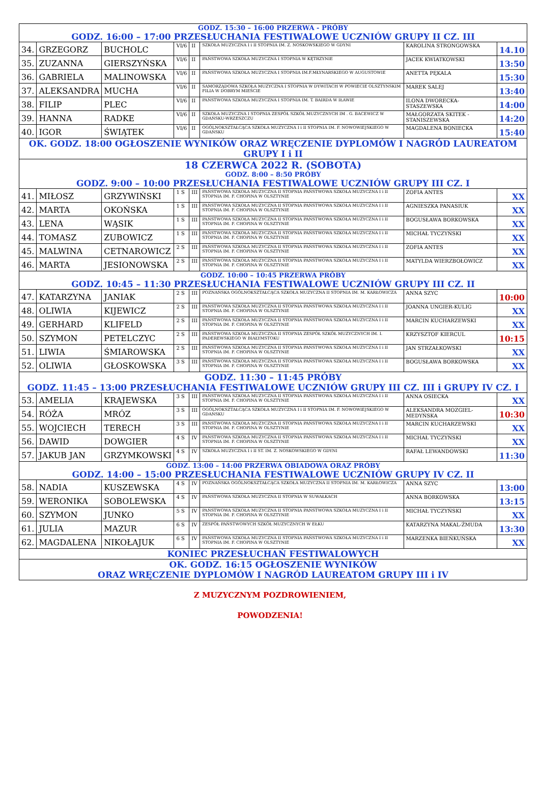| GODZ. 15:30 – 16:00 PRZERWA - PRÓBY GODZ. 16:00 – 17:00 PRZESŁUCHANIA FESTIWALOWE UCZNIÓW GRUPY II CZ. III | | | | | | | |
| 34. | GRZEGORZ | BUCHOLC | VI/6 | II | SZKOŁA MUZYCZNA I i II STOPNIA IM. Z. NOSKOWSKIEGO W GDYNI | KAROLINA STRONGOWSKA | 14.10 |
| 35. | ZUZANNA | GIERSZYŃSKA | VI/6 | II | PAŃSTWOWA SZKOŁA MUZYCZNA I STOPNIA W KĘTRZYNIE | JACEK KWIATKOWSKI | 13:50 |
| 36. | GABRIELA | MALINOWSKA | VI/6 | II | PAŃSTWOWA SZKOŁA MUZYCZNA I STOPNIA IM.F.MŁYNARSKIEGO W AUGUSTOWIE | ANETTA PĘKALA | 15:30 |
| 37. | ALEKSANDRA | MUCHA | VI/6 | II | SAMORZĄDOWA SZKOŁA MUZYCZNA I STOPNIA W DYWITACH W POWIECIE OLSZTYNSKIM FILIA W DOBRYM MIEŚCIE | MAREK SALEJ | 13:40 |
| 38. | FILIP | PLEC | VI/6 | II | PAŃSTWOWA SZKOŁA MUZYCZNA I STOPNIA IM. T. BAIRDA W IŁAWIE | ILONA DWORECKA-STASZEWSKA | 14:00 |
| 39. | HANNA | RADKE | VI/6 | II | SZKOŁA MUZYCZNA I STOPNIA ZESPÓŁ SZKÓŁ MUZYCZNYCH IM . G. BACEWICZ W GDAŃSKU-WRZESZCZU | MAŁGORZATA SKITEK - STANISZEWSKA | 14:20 |
| 40. | IGOR | ŚWIĄTEK | VI/6 | II | OGÓLNOKSZTAŁCĄCA SZKOŁA MUZYCZNA I i II STOPNIA IM. F. NOWOWIEJSKIEGO W GDAŃSKU | MAGDALENA BONIECKA | 15:40 |
| OK. GODZ. 18:00 OGŁOSZENIE WYNIKÓW ORAZ WRĘCZENIE DYPLOMÓW I NAGRÓD LAUREATOM GRUPY I i II | | | | | | | |
| 18 CZERWCA 2022 R. (SOBOTA) GODZ. 8:00 – 8:50 PRÓBY GODZ. 9:00 – 10:00 PRZESŁUCHANIA FESTIWALOWE UCZNIÓW GRUPY III CZ. I | | | | | | | |
| 41. | MIŁOSZ | GRZYWIŃSKI | 1 S | III | PAŃSTWOWA SZKOŁA MUZYCZNA II STOPNIA PAŃSTWOWA SZKOŁA MUZYCZNA I i II STOPNIA IM. F. CHOPINA W OLSZTYNIE | ZOFIA ANTES | XX |
| 42. | MARTA | OKOŃSKA | 1 S | III | PAŃSTWOWA SZKOŁA MUZYCZNA II STOPNIA PAŃSTWOWA SZKOŁA MUZYCZNA I i II STOPNIA IM. F. CHOPINA W OLSZTYNIE | AGNIESZKA PANASIUK | XX |
| 43. | LENA | WĄSIK | 1 S | III | PAŃSTWOWA SZKOŁA MUZYCZNA II STOPNIA PAŃSTWOWA SZKOŁA MUZYCZNA I i II STOPNIA IM. F. CHOPINA W OLSZTYNIE | BOGUSŁAWA BORKOWSKA | XX |
| 44. | TOMASZ | ZUBOWICZ | 1 S | III | PAŃSTWOWA SZKOŁA MUZYCZNA II STOPNIA PAŃSTWOWA SZKOŁA MUZYCZNA I i II STOPNIA IM. F. CHOPINA W OLSZTYNIE | MICHAŁ TYCZYŃSKI | XX |
| 45. | MALWINA | CETNAROWICZ | 2 S | III | PAŃSTWOWA SZKOŁA MUZYCZNA II STOPNIA PAŃSTWOWA SZKOŁA MUZYCZNA I i II STOPNIA IM. F. CHOPINA W OLSZTYNIE | ZOFIA ANTES | XX |
| 46. | MARTA | JESIONOWSKA | 2 S | III | PAŃSTWOWA SZKOŁA MUZYCZNA II STOPNIA PAŃSTWOWA SZKOŁA MUZYCZNA I i II STOPNIA IM. F. CHOPINA W OLSZTYNIE | MATYLDA WIERZBOŁOWICZ | XX |
| GODZ. 10:00 – 10:45 PRZERWA PRÓBY GODZ. 10:45 – 11:30 PRZESŁUCHANIA FESTIWALOWE UCZNIÓW GRUPY III CZ. II | | | | | | | |
| 47. | KATARZYNA | JANIAK | 2 S | III | POZNAŃSKA OGÓLNOKSZTAŁCĄCA SZKOŁA MUZYCZNA II STOPNIA IM. M. KARŁOWICZA | ANNA SZYC | 10:00 |
| 48. | OLIWIA | KIJEWICZ | 2 S | III | PAŃSTWOWA SZKOŁA MUZYCZNA II STOPNIA PAŃSTWOWA SZKOŁA MUZYCZNA I i II STOPNIA IM. F. CHOPINA W OLSZTYNIE | JOANNA UNGIER-KULIG | XX |
| 49. | GERHARD | KLIFELD | 2 S | III | PAŃSTWOWA SZKOŁA MUZYCZNA II STOPNIA PAŃSTWOWA SZKOŁA MUZYCZNA I i II STOPNIA IM. F. CHOPINA W OLSZTYNIE | MARCIN KUCHARZEWSKI | XX |
| 50. | SZYMON | PETELCZYC | 2 S | III | PAŃSTWOWA SZKOŁA MUZYCZNA II STOPNIA ZESPÓŁ SZKÓŁ MUZYCZNYCH IM. I. PADEREWSKIEGO W BIAŁYMSTOKU | KRZYSZTOF KIERCUL | 10:15 |
| 51. | LIWIA | ŚMIAROWSKA | 2 S | III | PAŃSTWOWA SZKOŁA MUZYCZNA II STOPNIA PAŃSTWOWA SZKOŁA MUZYCZNA I i II STOPNIA IM. F. CHOPINA W OLSZTYNIE | JAN STRZAŁKOWSKI | XX |
| 52. | OLIWIA | GŁOSKOWSKA | 3 S | III | PAŃSTWOWA SZKOŁA MUZYCZNA II STOPNIA PAŃSTWOWA SZKOŁA MUZYCZNA I i II STOPNIA IM. F. CHOPINA W OLSZTYNIE | BOGUSŁAWA BORKOWSKA | XX |
| GODZ. 11:30 – 11:45 PRÓBY GODZ. 11:45 – 13:00 PRZESŁUCHANIA FESTIWALOWE UCZNIÓW GRUPY III CZ. III i GRUPY IV CZ. I | | | | | | | |
| 53. | AMELIA | KRAJEWSKA | 3 S | III | PAŃSTWOWA SZKOŁA MUZYCZNA II STOPNIA PAŃSTWOWA SZKOŁA MUZYCZNA I i II STOPNIA IM. F. CHOPINA W OLSZTYNIE | ANNA OSIECKA | XX |
| 54. | RÓŻA | MRÓZ | 3 S | III | OGÓLNOKSZTAŁCĄCA SZKOŁA MUZYCZNA I i II STOPNIA IM. F. NOWOWIEJSKIEGO W GDAŃSKU | ALEKSANDRA MOZGIEL-MEDYŃSKA | 10:30 |
| 55. | WOJCIECH | TERECH | 3 S | III | PAŃSTWOWA SZKOŁA MUZYCZNA II STOPNIA PAŃSTWOWA SZKOŁA MUZYCZNA I i II STOPNIA IM. F. CHOPINA W OLSZTYNIE | MARCIN KUCHARZEWSKI | XX |
| 56. | DAWID | DOWGIER | 4 S | IV | PAŃSTWOWA SZKOŁA MUZYCZNA II STOPNIA PAŃSTWOWA SZKOŁA MUZYCZNA I i II STOPNIA IM. F. CHOPINA W OLSZTYNIE | MICHAŁ TYCZYŃSKI | XX |
| 57. | JAKUB JAN | GRZYMKOWSKI | 4 S | IV | SZKOŁA MUZYCZNA I i II ST. IM. Z. NOSKOWSKIEGO W GDYNI | RAFAŁ LEWANDOWSKI | 11:30 |
| GODZ. 13:00 – 14:00 PRZERWA OBIADOWA ORAZ PRÓBY GODZ. 14:00 – 15:00 PRZESŁUCHANIA FESTIWALOWE UCZNIÓW GRUPY IV CZ. II | | | | | | | |
| 58. | NADIA | KUSZEWSKA | 4 S | IV | POZNAŃSKA OGÓLNOKSZTAŁCĄCA SZKOŁA MUZYCZNA II STOPNIA IM. M. KARŁOWICZA | ANNA SZYC | 13:00 |
| 59. | WERONIKA | SOBOLEWSKA | 4 S | IV | PAŃSTWOWA SZKOŁA MUZYCZNA II STOPNIA W SUWAŁKACH | ANNA BORKOWSKA | 13:15 |
| 60. | SZYMON | JUNKO | 5 S | IV | PAŃSTWOWA SZKOŁA MUZYCZNA II STOPNIA PAŃSTWOWA SZKOŁA MUZYCZNA I i II STOPNIA IM. F. CHOPINA W OLSZTYNIE | MICHAŁ TYCZYŃSKI | XX |
| 61. | JULIA | MAZUR | 6 S | IV | ZESPÓŁ PAŃSTWOWYCH SZKÓŁ MUZYCZNYCH W EŁKU | KATARZYNA MAKAL-ŻMUDA | 13:30 |
| 62. | MAGDALENA | NIKOŁAJUK | 6 S | IV | PAŃSTWOWA SZKOŁA MUZYCZNA II STOPNIA PAŃSTWOWA SZKOŁA MUZYCZNA I i II STOPNIA IM. F. CHOPINA W OLSZTYNIE | MARZENKA BIEŃKUŃSKA | XX |
| KONIEC PRZESŁUCHAŃ FESTIWALOWYCH | | | | | | | |
| OK. GODZ. 16:15 OGŁOSZENIE WYNIKÓW ORAZ WRĘCZENIE DYPLOMÓW I NAGRÓD LAUREATOM GRUPY III i IV | | | | | | | |
Z MUZYCZNYM POZDROWIENIEM,
POWODZENIA!